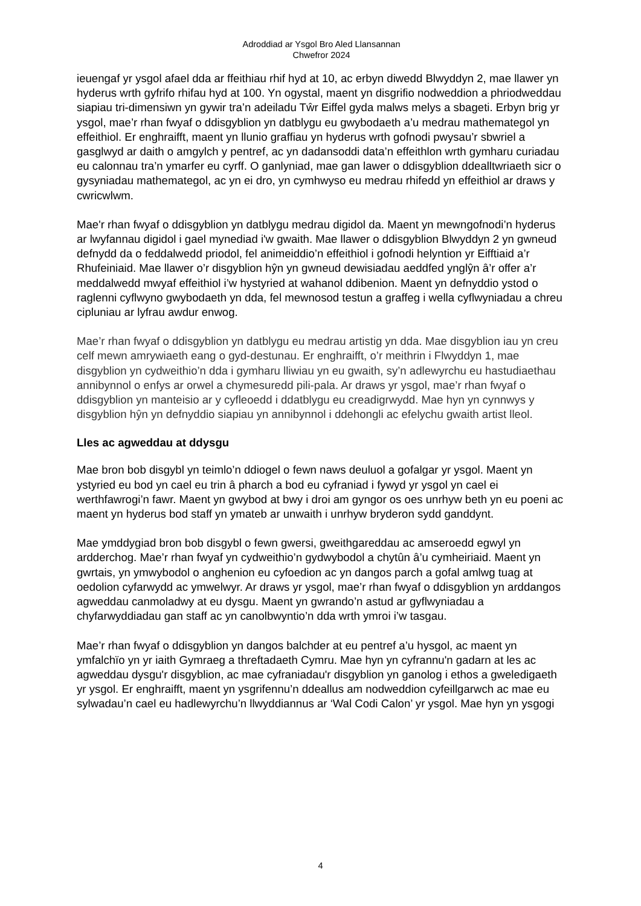Adroddiad ar Ysgol Bro Aled Llansannan
Chwefror 2024
ieuengaf yr ysgol afael dda ar ffeithiau rhif hyd at 10, ac erbyn diwedd Blwyddyn 2, mae llawer yn hyderus wrth gyfrifo rhifau hyd at 100. Yn ogystal, maent yn disgrifio nodweddion a phriodweddau siapiau tri-dimensiwn yn gywir tra’n adeiladu Tŵr Eiffel gyda malws melys a sbageti. Erbyn brig yr ysgol, mae’r rhan fwyaf o ddisgyblion yn datblygu eu gwybodaeth a’u medrau mathemategol yn effeithiol. Er enghraifft, maent yn llunio graffiau yn hyderus wrth gofnodi pwysau’r sbwriel a gasglwyd ar daith o amgylch y pentref, ac yn dadansoddi data’n effeithlon wrth gymharu curiadau eu calonnau tra’n ymarfer eu cyrff. O ganlyniad, mae gan lawer o ddisgyblion ddealltwriaeth sicr o gysyniadau mathemategol, ac yn ei dro, yn cymhwyso eu medrau rhifedd yn effeithiol ar draws y cwricwlwm.
Mae'r rhan fwyaf o ddisgyblion yn datblygu medrau digidol da. Maent yn mewngofnodi’n hyderus ar lwyfannau digidol i gael mynediad i'w gwaith. Mae llawer o ddisgyblion Blwyddyn 2 yn gwneud defnydd da o feddalwedd priodol, fel animeiddio’n effeithiol i gofnodi helyntion yr Eifftiaid a’r Rhufeiniaid. Mae llawer o’r disgyblion hŷn yn gwneud dewisiadau aeddfed ynglŷn â’r offer a’r meddalwedd mwyaf effeithiol i’w hystyried at wahanol ddibenion. Maent yn defnyddio ystod o raglenni cyflwyno gwybodaeth yn dda, fel mewnosod testun a graffeg i wella cyflwyniadau a chreu cipluniau ar lyfrau awdur enwog.
Mae’r rhan fwyaf o ddisgyblion yn datblygu eu medrau artistig yn dda. Mae disgyblion iau yn creu celf mewn amrywiaeth eang o gyd-destunau. Er enghraifft, o’r meithrin i Flwyddyn 1, mae disgyblion yn cydweithio’n dda i gymharu lliwiau yn eu gwaith, sy’n adlewyrchu eu hastudiaethau annibynnol o enfys ar orwel a chymesuredd pili-pala. Ar draws yr ysgol, mae’r rhan fwyaf o ddisgyblion yn manteisio ar y cyfleoedd i ddatblygu eu creadigrwydd. Mae hyn yn cynnwys y disgyblion hŷn yn defnyddio siapiau yn annibynnol i ddehongli ac efelychu gwaith artist lleol.
Lles ac agweddau at ddysgu
Mae bron bob disgybl yn teimlo’n ddiogel o fewn naws deuluol a gofalgar yr ysgol. Maent yn ystyried eu bod yn cael eu trin â pharch a bod eu cyfraniad i fywyd yr ysgol yn cael ei werthfawrogi’n fawr. Maent yn gwybod at bwy i droi am gyngor os oes unrhyw beth yn eu poeni ac maent yn hyderus bod staff yn ymateb ar unwaith i unrhyw bryderon sydd ganddynt.
Mae ymddygiad bron bob disgybl o fewn gwersi, gweithgareddau ac amseroedd egwyl yn ardderchog. Mae’r rhan fwyaf yn cydweithio’n gydwybodol a chytûn â’u cymheiriaid. Maent yn gwrtais, yn ymwybodol o anghenion eu cyfoedion ac yn dangos parch a gofal amlwg tuag at oedolion cyfarwydd ac ymwelwyr. Ar draws yr ysgol, mae’r rhan fwyaf o ddisgyblion yn arddangos agweddau canmoladwy at eu dysgu. Maent yn gwrando’n astud ar gyflwyniadau a chyfarwyddiadau gan staff ac yn canolbwyntio’n dda wrth ymroi i’w tasgau.
Mae’r rhan fwyaf o ddisgyblion yn dangos balchder at eu pentref a’u hysgol, ac maent yn ymfalchïo yn yr iaith Gymraeg a threftadaeth Cymru. Mae hyn yn cyfrannu'n gadarn at les ac agweddau dysgu'r disgyblion, ac mae cyfraniadau'r disgyblion yn ganolog i ethos a gweledigaeth yr ysgol. Er enghraifft, maent yn ysgrifennu’n ddeallus am nodweddion cyfeillgarwch ac mae eu sylwadau’n cael eu hadlewyrchu’n llwyddiannus ar ‘Wal Codi Calon’ yr ysgol. Mae hyn yn ysgogi
4